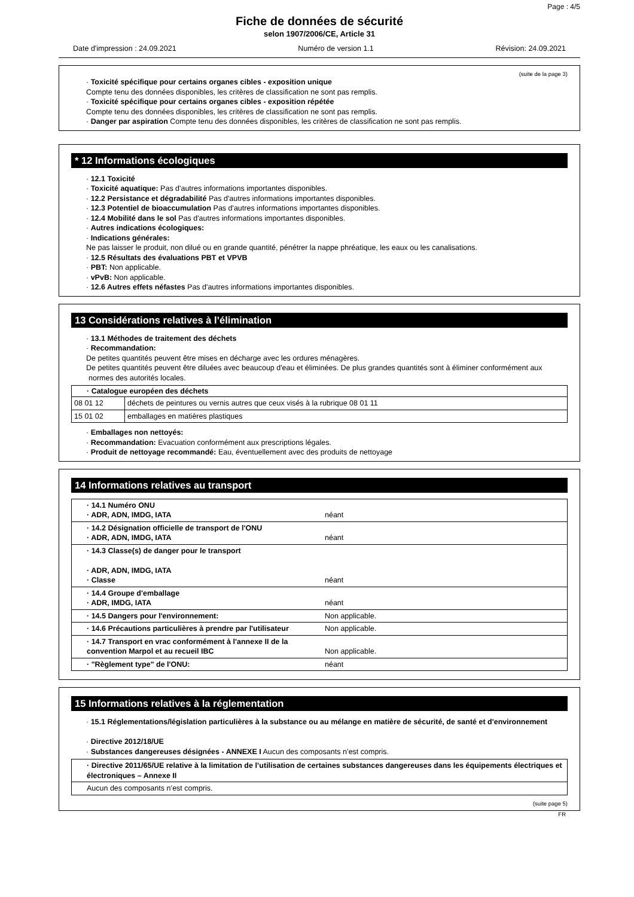Page : 4/5
Fiche de données de sécurité
selon 1907/2006/CE, Article 31
Date d'impression : 24.09.2021 Numéro de version 1.1 Révision: 24.09.2021
(suite de la page 3)
· Toxicité spécifique pour certains organes cibles - exposition unique
Compte tenu des données disponibles, les critères de classification ne sont pas remplis.
· Toxicité spécifique pour certains organes cibles - exposition répétée
Compte tenu des données disponibles, les critères de classification ne sont pas remplis.
· Danger par aspiration Compte tenu des données disponibles, les critères de classification ne sont pas remplis.
* 12 Informations écologiques
· 12.1 Toxicité
· Toxicité aquatique: Pas d'autres informations importantes disponibles.
· 12.2 Persistance et dégradabilité Pas d'autres informations importantes disponibles.
· 12.3 Potentiel de bioaccumulation Pas d'autres informations importantes disponibles.
· 12.4 Mobilité dans le sol Pas d'autres informations importantes disponibles.
· Autres indications écologiques:
· Indications générales:
Ne pas laisser le produit, non dilué ou en grande quantité, pénétrer la nappe phréatique, les eaux ou les canalisations.
· 12.5 Résultats des évaluations PBT et VPVB
· PBT: Non applicable.
· vPvB: Non applicable.
· 12.6 Autres effets néfastes Pas d'autres informations importantes disponibles.
13 Considérations relatives à l’élimination
· 13.1 Méthodes de traitement des déchets
· Recommandation:
De petites quantités peuvent être mises en décharge avec les ordures ménagères.
De petites quantités peuvent être diluées avec beaucoup d'eau et éliminées. De plus grandes quantités sont à éliminer conformément aux normes des autorités locales.
| · Catalogue européen des déchets | |
| --- | --- |
| 08 01 12 | déchets de peintures ou vernis autres que ceux visés à la rubrique 08 01 11 |
| 15 01 02 | emballages en matières plastiques |
· Emballages non nettoyés:
· Recommandation: Evacuation conformément aux prescriptions légales.
· Produit de nettoyage recommandé: Eau, éventuellement avec des produits de nettoyage
14 Informations relatives au transport
| · 14.1 Numéro ONU · ADR, ADN, IMDG, IATA | néant |
| · 14.2 Désignation officielle de transport de l'ONU · ADR, ADN, IMDG, IATA | néant |
| · 14.3 Classe(s) de danger pour le transport · ADR, ADN, IMDG, IATA · Classe | néant |
| · 14.4 Groupe d'emballage · ADR, IMDG, IATA | néant |
| · 14.5 Dangers pour l'environnement: | Non applicable. |
| · 14.6 Précautions particulières à prendre par l'utilisateur | Non applicable. |
| · 14.7 Transport en vrac conformément à l'annexe II de la convention Marpol et au recueil IBC | Non applicable. |
| · "Règlement type" de l'ONU: | néant |
15 Informations relatives à la réglementation
· 15.1 Réglementations/législation particulières à la substance ou au mélange en matière de sécurité, de santé et d'environnement
· Directive 2012/18/UE
· Substances dangereuses désignées - ANNEXE I Aucun des composants n’est compris.
| · Directive 2011/65/UE relative à la limitation de l’utilisation de certaines substances dangereuses dans les équipements électriques et électroniques – Annexe II |
| Aucun des composants n’est compris. |
(suite page 5)
FR